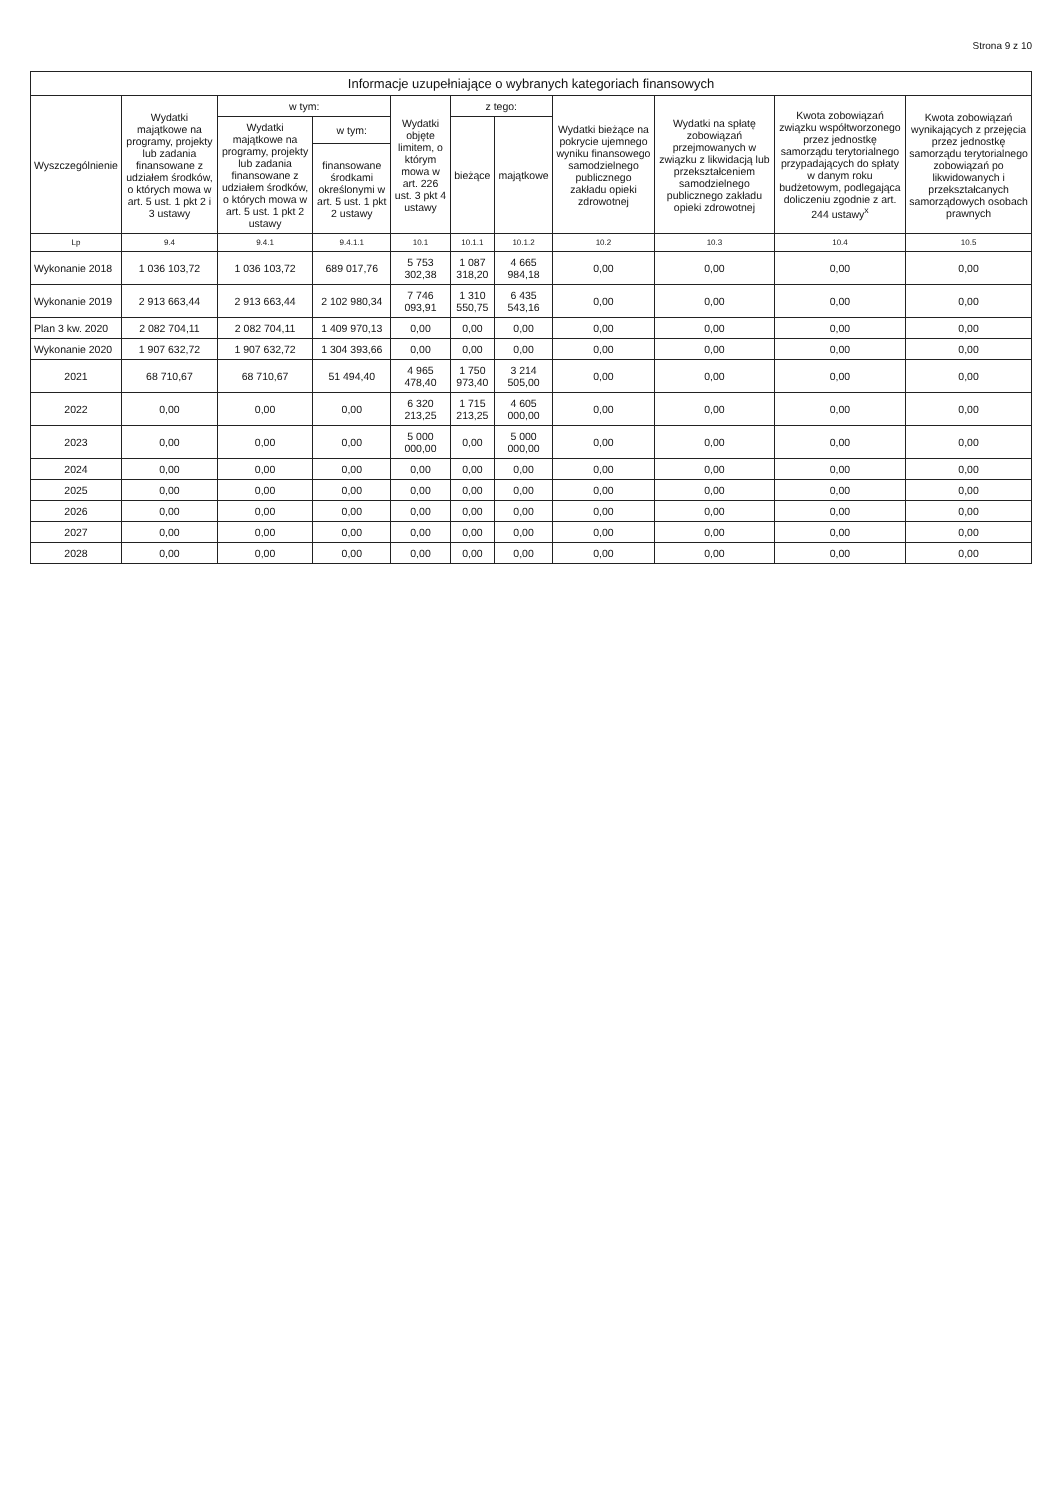Strona 9 z 10
Informacje uzupełniające o wybranych kategoriach finansowych
| Wyszczególnienie | Wydatki majątkowe na programy, projekty lub zadania finansowane z udziałem środków, o których mowa w art. 5 ust. 1 pkt 2 i 3 ustawy | w tym: | | Wydatki objęte limitem, o którym mowa w art. 226 ust. 3 pkt 4 ustawy | z tego: | | Wydatki bieżące na pokrycie ujemnego wyniku finansowego samodzielnego publicznego zakładu opieki zdrowotnej | Wydatki na spłatę zobowiązań przejmowanych w związku z likwidacją lub przekształceniem samodzielnego publicznego zakładu opieki zdrowotnej | Kwota zobowiązań związku współtworzonego przez jednostkę samorządu terytorialnego przypadających do spłaty w danym roku budżetowym, podlegająca doliczeniu zgodnie z art. 244 ustawy<sup>x</sup> | Kwota zobowiązań wynikających z przejęcia przez jednostkę samorządu terytorialnego zobowiązań po likwidowanych i przekształcanych samorządowych osobach prawnych |
| --- | --- | --- | --- | --- | --- | --- | --- | --- | --- | --- |
| | | Wydatki majątkowe na programy, projekty lub zadania finansowane z udziałem środków, o których mowa w art. 5 ust. 1 pkt 2 ustawy | w tym: | | bieżące | majątkowe | | | | |
| | | | finansowane środkami określonymi w art. 5 ust. 1 pkt 2 ustawy | | | | | | | |
| Lp | 9.4 | 9.4.1 | 9.4.1.1 | 10.1 | 10.1.1 | 10.1.2 | 10.2 | 10.3 | 10.4 | 10.5 |
| Wykonanie 2018 | 1 036 103,72 | 1 036 103,72 | 689 017,76 | 5 753 302,38 | 1 087 318,20 | 4 665 984,18 | 0,00 | 0,00 | 0,00 | 0,00 |
| Wykonanie 2019 | 2 913 663,44 | 2 913 663,44 | 2 102 980,34 | 7 746 093,91 | 1 310 550,75 | 6 435 543,16 | 0,00 | 0,00 | 0,00 | 0,00 |
| Plan 3 kw. 2020 | 2 082 704,11 | 2 082 704,11 | 1 409 970,13 | 0,00 | 0,00 | 0,00 | 0,00 | 0,00 | 0,00 | 0,00 |
| Wykonanie 2020 | 1 907 632,72 | 1 907 632,72 | 1 304 393,66 | 0,00 | 0,00 | 0,00 | 0,00 | 0,00 | 0,00 | 0,00 |
| 2021 | 68 710,67 | 68 710,67 | 51 494,40 | 4 965 478,40 | 1 750 973,40 | 3 214 505,00 | 0,00 | 0,00 | 0,00 | 0,00 |
| 2022 | 0,00 | 0,00 | 0,00 | 6 320 213,25 | 1 715 213,25 | 4 605 000,00 | 0,00 | 0,00 | 0,00 | 0,00 |
| 2023 | 0,00 | 0,00 | 0,00 | 5 000 000,00 | 0,00 | 5 000 000,00 | 0,00 | 0,00 | 0,00 | 0,00 |
| 2024 | 0,00 | 0,00 | 0,00 | 0,00 | 0,00 | 0,00 | 0,00 | 0,00 | 0,00 | 0,00 |
| 2025 | 0,00 | 0,00 | 0,00 | 0,00 | 0,00 | 0,00 | 0,00 | 0,00 | 0,00 | 0,00 |
| 2026 | 0,00 | 0,00 | 0,00 | 0,00 | 0,00 | 0,00 | 0,00 | 0,00 | 0,00 | 0,00 |
| 2027 | 0,00 | 0,00 | 0,00 | 0,00 | 0,00 | 0,00 | 0,00 | 0,00 | 0,00 | 0,00 |
| 2028 | 0,00 | 0,00 | 0,00 | 0,00 | 0,00 | 0,00 | 0,00 | 0,00 | 0,00 | 0,00 |